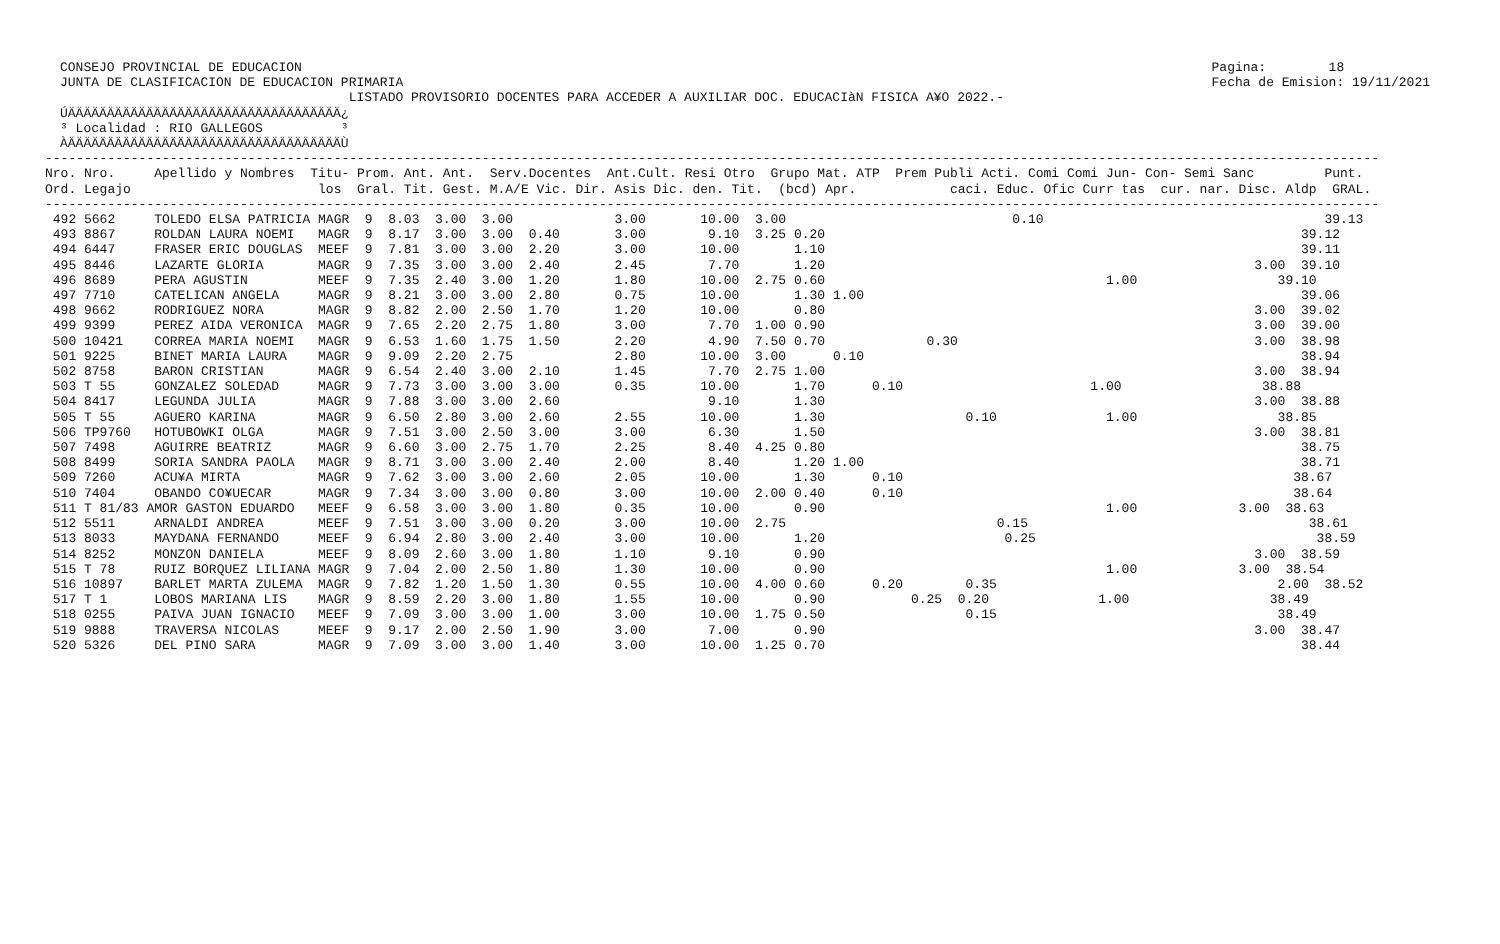CONSEJO PROVINCIAL DE EDUCACION
JUNTA DE CLASIFICACION DE EDUCACION PRIMARIA
Pagina:        18
Fecha de Emision: 19/11/2021
                                     LISTADO PROVISORIO DOCENTES PARA ACCEDER A AUXILIAR DOC. EDUCACIàN FISICA A¥O 2022.-
ÚÄÄÄÄÄÄÄÄÄÄÄÄÄÄÄÄÄÄÄÄÄÄÄÄÄÄÄÄÄÄÄÄÄÄÄ¿
³ Localidad : RIO GALLEGOS          ³
ÀÄÄÄÄÄÄÄÄÄÄÄÄÄÄÄÄÄÄÄÄÄÄÄÄÄÄÄÄÄÄÄÄÄÄÄÙ
---------------------------------------------------------------------------------------------------------------------------------------------------------------------------
Nro. Nro.     Apellido y Nombres  Titu- Prom. Ant. Ant.  Serv.Docentes  Ant.Cult. Resi Otro  Grupo Mat. ATP  Prem Publi Acti. Comi Comi Jun- Con- Semi Sanc         Punt.
Ord. Legajo                        los  Gral. Tit. Gest. M.A/E Vic. Dir. Asis Dic. den. Tit.  (bcd) Apr.            caci. Educ. Ofic Curr tas  cur. nar. Disc. Aldp  GRAL.
---------------------------------------------------------------------------------------------------------------------------------------------------------------------------
 492 5662     TOLEDO ELSA PATRICIA MAGR  9  8.03  3.00  3.00             3.00       10.00  3.00                             0.10                                    39.13
 493 8867     ROLDAN LAURA NOEMI   MAGR  9  8.17  3.00  3.00  0.40       3.00        9.10  3.25 0.20                                                             39.12
 494 6447     FRASER ERIC DOUGLAS  MEEF  9  7.81  3.00  3.00  2.20       3.00       10.00       1.10                                                             39.11
 495 8446     LAZARTE GLORIA       MAGR  9  7.35  3.00  3.00  2.40       2.45        7.70       1.20                                                       3.00  39.10
 496 8689     PERA AGUSTIN         MEEF  9  7.35  2.40  3.00  1.20       1.80       10.00  2.75 0.60                                    1.00                  39.10
 497 7710     CATELICAN ANGELA     MAGR  9  8.21  3.00  3.00  2.80       0.75       10.00       1.30 1.00                                                        39.06
 498 9662     RODRIGUEZ NORA       MAGR  9  8.82  2.00  2.50  1.70       1.20       10.00       0.80                                                       3.00  39.02
 499 9399     PEREZ AIDA VERONICA  MAGR  9  7.65  2.20  2.75  1.80       3.00        7.70  1.00 0.90                                                       3.00  39.00
 500 10421    CORREA MARIA NOEMI   MAGR  9  6.53  1.60  1.75  1.50       2.20        4.90  7.50 0.70             0.30                                      3.00  38.98
 501 9225     BINET MARIA LAURA    MAGR  9  9.09  2.20  2.75             2.80       10.00  3.00      0.10                                                        38.94
 502 8758     BARON CRISTIAN       MAGR  9  6.54  2.40  3.00  2.10       1.45        7.70  2.75 1.00                                                       3.00  38.94
 503 T 55     GONZALEZ SOLEDAD     MAGR  9  7.73  3.00  3.00  3.00       0.35       10.00       1.70      0.10                        1.00                  38.88
 504 8417     LEGUNDA JULIA        MAGR  9  7.88  3.00  3.00  2.60                   9.10       1.30                                                       3.00  38.88
 505 T 55     AGUERO KARINA        MAGR  9  6.50  2.80  3.00  2.60       2.55       10.00       1.30                  0.10              1.00                  38.85
 506 TP9760   HOTUBOWKI OLGA       MAGR  9  7.51  3.00  2.50  3.00       3.00        6.30       1.50                                                       3.00  38.81
 507 7498     AGUIRRE BEATRIZ      MAGR  9  6.60  3.00  2.75  1.70       2.25        8.40  4.25 0.80                                                             38.75
 508 8499     SORIA SANDRA PAOLA   MAGR  9  8.71  3.00  3.00  2.40       2.00        8.40       1.20 1.00                                                        38.71
 509 7260     ACU¥A MIRTA          MAGR  9  7.62  3.00  3.00  2.60       2.05       10.00       1.30      0.10                                                  38.67
 510 7404     OBANDO CO¥UECAR      MAGR  9  7.34  3.00  3.00  0.80       3.00       10.00  2.00 0.40      0.10                                                  38.64
 511 T 81/83 AMOR GASTON EDUARDO   MEEF  9  6.58  3.00  3.00  1.80       0.35       10.00       0.90                                    1.00             3.00  38.63
 512 5511     ARNALDI ANDREA       MEEF  9  7.51  3.00  3.00  0.20       3.00       10.00  2.75                           0.15                                    38.61
 513 8033     MAYDANA FERNANDO     MEEF  9  6.94  2.80  3.00  2.40       3.00       10.00       1.20                       0.25                                    38.59
 514 8252     MONZON DANIELA       MEEF  9  8.09  2.60  3.00  1.80       1.10        9.10       0.90                                                       3.00  38.59
 515 T 78     RUIZ BORQUEZ LILIANA MAGR  9  7.04  2.00  2.50  1.80       1.30       10.00       0.90                                    1.00             3.00  38.54
 516 10897    BARLET MARTA ZULEMA  MAGR  9  7.82  1.20  1.50  1.30       0.55       10.00  4.00 0.60      0.20        0.35                                    2.00  38.52
 517 T 1      LOBOS MARIANA LIS    MAGR  9  8.59  2.20  3.00  1.80       1.55       10.00       0.90           0.25  0.20              1.00                  38.49
 518 0255     PAIVA JUAN IGNACIO   MEEF  9  7.09  3.00  3.00  1.00       3.00       10.00  1.75 0.50                  0.15                                    38.49
 519 9888     TRAVERSA NICOLAS     MEEF  9  9.17  2.00  2.50  1.90       3.00        7.00       0.90                                                       3.00  38.47
 520 5326     DEL PINO SARA        MAGR  9  7.09  3.00  3.00  1.40       3.00       10.00  1.25 0.70                                                             38.44